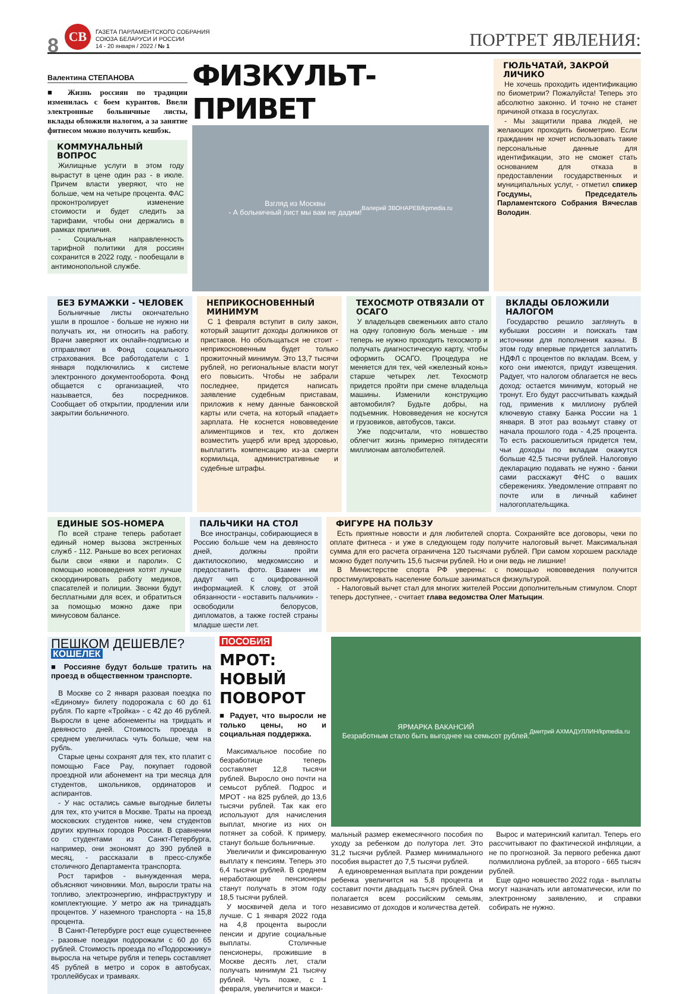8
СВ
ГАЗЕТА ПАРЛАМЕНТСКОГО СОБРАНИЯ
СОЮЗА БЕЛАРУСИ И РОССИИ
14 - 20 января / 2022 / № 1
ПОРТРЕТ ЯВЛЕНИЯ:
Валентина СТЕПАНОВА
■ Жизнь россиян по традиции изменилась с боем курантов. Ввели электронные больничные листы, вклады обложили налогом, а за занятие фитнесом можно получить кешбэк.
КОММУНАЛЬНЫЙ ВОПРОС
Жилищные услуги в этом году вырастут в цене один раз - в июле. Причем власти уверяют, что не больше, чем на четыре процента. ФАС проконтролирует изменение стоимости и будет следить за тарифами, чтобы они держались в рамках приличия.
- Социальная направленность тарифной политики для россиян сохранится в 2022 году, - пообещали в антимонопольной службе.
ФИЗКУЛЬТ-ПРИВЕТ
Взгляд из Москвы
- А больничный лист мы вам не дадим!
Валерий ЗВОНАРЕВ/kpmedia.ru
ГЮЛЬЧАТАЙ, ЗАКРОЙ ЛИЧИКО
Не хочешь проходить идентификацию по биометрии? Пожалуйста! Теперь это абсолютно законно. И точно не станет причиной отказа в госуслугах.
- Мы защитили права людей, не желающих проходить биометрию. Если гражданин не хочет использовать такие персональные данные для идентификации, это не сможет стать основанием для отказа в предоставлении государственных и муниципальных услуг, - отметил спикер Госдумы, Председатель Парламентского Собрания Вячеслав Володин.
БЕЗ БУМАЖКИ - ЧЕЛОВЕК
Больничные листы окончательно ушли в прошлое - больше не нужно ни получать их, ни относить на работу. Врачи заверяют их онлайн-подписью и отправляют в Фонд социального страхования. Все работодатели с 1 января подключились к системе электронного документооборота. Фонд общается с организацией, что называется, без посредников. Сообщает об открытии, продлении или закрытии больничного.
НЕПРИКОСНОВЕННЫЙ МИНИМУМ
С 1 февраля вступит в силу закон, который защитит доходы должников от приставов. Но обольщаться не стоит - неприкосновенным будет только прожиточный минимум. Это 13,7 тысячи рублей, но региональные власти могут его повысить. Чтобы не забрали последнее, придется написать заявление судебным приставам, приложив к нему данные банковской карты или счета, на который «падает» зарплата. Не коснется нововведение алиментщиков и тех, кто должен возместить ущерб или вред здоровью, выплатить компенсацию из-за смерти кормильца, административные и судебные штрафы.
ТЕХОСМОТР ОТВЯЗАЛИ ОТ ОСАГО
У владельцев свеженьких авто стало на одну головную боль меньше - им теперь не нужно проходить техосмотр и получать диагностическую карту, чтобы оформить ОСАГО. Процедура не меняется для тех, чей «железный конь» старше четырех лет. Техосмотр придется пройти при смене владельца машины. Изменили конструкцию автомобиля? Будьте добры, на подъемник. Нововведения не коснутся и грузовиков, автобусов, такси.
Уже подсчитали, что новшество облегчит жизнь примерно пятидесяти миллионам автолюбителей.
ВКЛАДЫ ОБЛОЖИЛИ НАЛОГОМ
Государство решило заглянуть в кубышки россиян и поискать там источники для пополнения казны. В этом году впервые придется заплатить НДФЛ с процентов по вкладам. Всем, у кого они имеются, придут извещения. Радует, что налогом облагается не весь доход: остается минимум, который не тронут. Его будут рассчитывать каждый год, применив к миллиону рублей ключевую ставку Банка России на 1 января. В этот раз возьмут ставку от начала прошлого года - 4,25 процента. То есть раскошелиться придется тем, чьи доходы по вкладам окажутся больше 42,5 тысячи рублей. Налоговую декларацию подавать не нужно - банки сами расскажут ФНС о ваших сбережениях. Уведомление отправят по почте или в личный кабинет налогоплательщика.
ЕДИНЫЕ SOS-НОМЕРА
По всей стране теперь работает единый номер вызова экстренных служб - 112. Раньше во всех регионах были свои «явки и пароли». С помощью нововведения хотят лучше скоординировать работу медиков, спасателей и полиции. Звонки будут бесплатными для всех, и обратиться за помощью можно даже при минусовом балансе.
ПАЛЬЧИКИ НА СТОЛ
Все иностранцы, собирающиеся в Россию больше чем на девяносто дней, должны пройти дактилоскопию, медкомиссию и предоставить фото. Взамен им дадут чип с оцифрованной информацией. К слову, от этой обязанности - «оставить пальчики» - освободили белорусов, дипломатов, а также гостей страны младше шести лет.
ФИГУРЕ НА ПОЛЬЗУ
Есть приятные новости и для любителей спорта. Сохраняйте все договоры, чеки по оплате фитнеса - и уже в следующем году получите налоговый вычет. Максимальная сумма для его расчета ограничена 120 тысячами рублей. При самом хорошем раскладе можно будет получить 15,6 тысячи рублей. Но и они ведь не лишние!
В Министерстве спорта РФ уверены: с помощью нововведения получится простимулировать население больше заниматься физкультурой.
- Налоговый вычет стал для многих жителей России дополнительным стимулом. Спорт теперь доступнее, - считает глава ведомства Олег Матыцин.
ПЕШКОМ ДЕШЕВЛЕ? КОШЕЛЕК
■ Россияне будут больше тратить на проезд в общественном транспорте.
В Москве со 2 января разовая поездка по «Единому» билету подорожала с 60 до 61 рубля. По карте «Тройка» - с 42 до 46 рублей. Выросли в цене абонементы на тридцать и девяносто дней. Стоимость проезда в среднем увеличилась чуть больше, чем на рубль.
Старые цены сохранят для тех, кто платит с помощью Face Pay, покупает годовой проездной или абонемент на три месяца для студентов, школьников, ординаторов и аспирантов.
- У нас остались самые выгодные билеты для тех, кто учится в Москве. Траты на проезд московских студентов ниже, чем студентов других крупных городов России. В сравнении со студентами из Санкт-Петербурга, например, они экономят до 390 рублей в месяц, - рассказали в пресс-службе столичного Департамента транспорта.
Рост тарифов - вынужденная мера, объясняют чиновники. Мол, выросли траты на топливо, электроэнергию, инфраструктуру и комплектующие. У метро аж на тринадцать процентов. У наземного транспорта - на 15,8 процента.
В Санкт-Петербурге рост еще существеннее - разовые поездки подорожали с 60 до 65 рублей. Стоимость проезда по «Подорожнику» выросла на четыре рубля и теперь составляет 45 рублей в метро и сорок в автобусах, троллейбусах и трамваях.
ПОСОБИЯ
МРОТ: НОВЫЙ ПОВОРОТ
■ Радует, что выросли не только цены, но и социальная поддержка.
Максимальное пособие по безработице теперь составляет 12,8 тысячи рублей. Выросло оно почти на семьсот рублей. Подрос и МРОТ - на 825 рублей, до 13,6 тысячи рублей. Так как его используют для начисления выплат, многие из них он потянет за собой. К примеру, станут больше больничные.
Увеличили и фиксированную выплату к пенсиям. Теперь это 6,4 тысячи рублей. В среднем неработающие пенсионеры станут получать в этом году 18,5 тысячи рублей.
У москвичей дела и того лучше. С 1 января 2022 года на 4,8 процента выросли пенсии и другие социальные выплаты. Столичные пенсионеры, прожившие в Москве десять лет, стали получать минимум 21 тысячу рублей. Чуть позже, с 1 февраля, увеличится и макси-
ЯРМАРКА ВАКАНСИЙ
Безработным стало быть выгоднее на семьсот рублей.
Дмитрий АХМАДУЛЛИН/kpmedia.ru
мальный размер ежемесячного пособия по уходу за ребенком до полутора лет. Это 31,2 тысячи рублей. Размер минимального пособия вырастет до 7,5 тысячи рублей.
А единовременная выплата при рождении ребенка увеличится на 5,8 процента и составит почти двадцать тысяч рублей. Она полагается всем российским семьям, независимо от доходов и количества детей.
Вырос и материнский капитал. Теперь его рассчитывают по фактической инфляции, а не по прогнозной. За первого ребенка дают полмиллиона рублей, за второго - 665 тысяч рублей.
Еще одно новшество 2022 года - выплаты могут назначать или автоматически, или по электронному заявлению, и справки собирать не нужно.